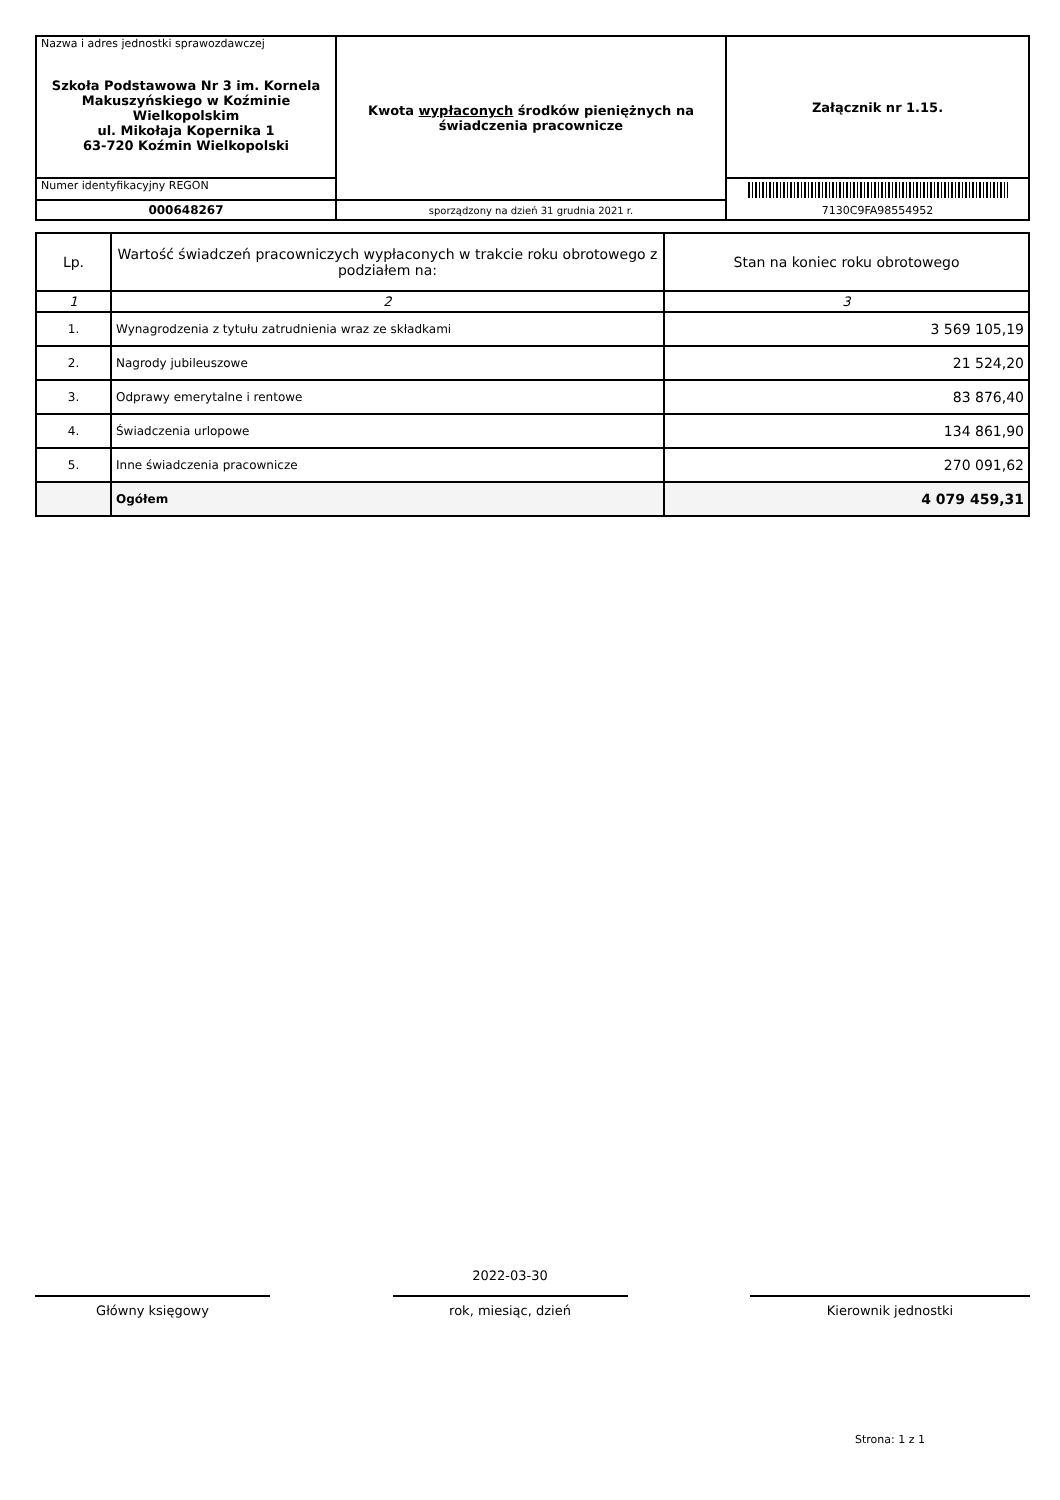| Nazwa i adres jednostki sprawozdawczej Szkoła Podstawowa Nr 3 im. Kornela Makuszyńskiego w Koźminie Wielkopolskim ul. Mikołaja Kopernika 1 63-720 Koźmin Wielkopolski | Kwota wypłaconych środków pieniężnych na świadczenia pracownicze | Załącznik nr 1.15. |
| Numer identyfikacyjny REGON | | 7130C9FA98554952 |
| 000648267 | sporządzony na dzień 31 grudnia 2021 r. | |
| Lp. | Wartość świadczeń pracowniczych wypłaconych w trakcie roku obrotowego z podziałem na: | Stan na koniec roku obrotowego |
| 1 | 2 | 3 |
| 1. | Wynagrodzenia z tytułu zatrudnienia wraz ze składkami | 3 569 105,19 |
| 2. | Nagrody jubileuszowe | 21 524,20 |
| 3. | Odprawy emerytalne i rentowe | 83 876,40 |
| 4. | Świadczenia urlopowe | 134 861,90 |
| 5. | Inne świadczenia pracownicze | 270 091,62 |
| | Ogółem | 4 079 459,31 |
2022-03-30
Główny księgowy rok, miesiąc, dzień Kierownik jednostki
Strona: 1 z 1